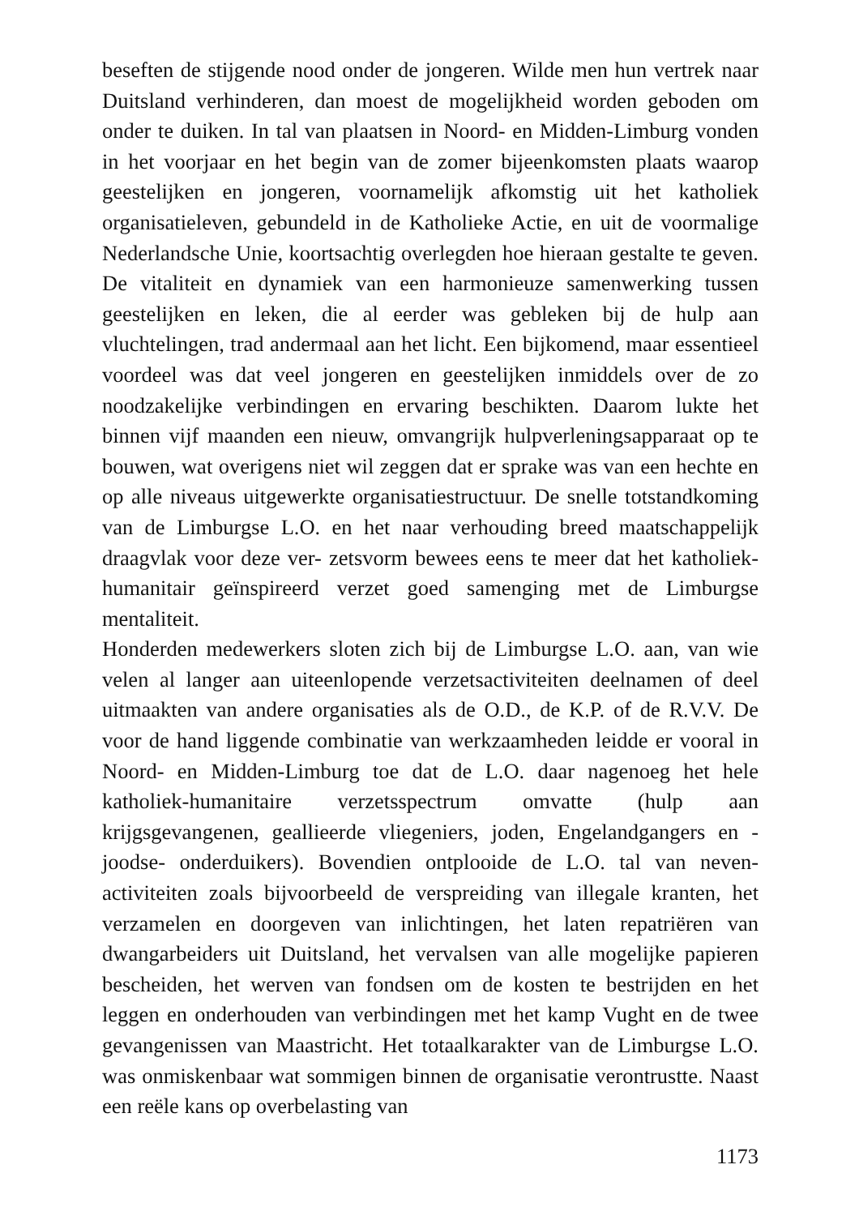beseften de stijgende nood onder de jongeren. Wilde men hun vertrek naar Duitsland verhinderen, dan moest de mogelijkheid worden geboden om onder te duiken. In tal van plaatsen in Noord- en Midden-Limburg vonden in het voorjaar en het begin van de zomer bijeenkomsten plaats waarop geestelijken en jongeren, voornamelijk afkomstig uit het katholiek organisatieleven, gebundeld in de Katholieke Actie, en uit de voormalige Nederlandsche Unie, koortsachtig overlegden hoe hieraan gestalte te geven. De vitaliteit en dynamiek van een harmonieuze samenwerking tussen geestelijken en leken, die al eerder was gebleken bij de hulp aan vluchtelingen, trad andermaal aan het licht. Een bijkomend, maar essentieel voordeel was dat veel jongeren en geestelijken inmiddels over de zo noodzakelijke verbindingen en ervaring beschikten. Daarom lukte het binnen vijf maanden een nieuw, omvangrijk hulpverleningsapparaat op te bouwen, wat overigens niet wil zeggen dat er sprake was van een hechte en op alle niveaus uitgewerkte organisatiestructuur. De snelle totstandkoming van de Limburgse L.O. en het naar verhouding breed maatschappelijk draagvlak voor deze ver- zetsvorm bewees eens te meer dat het katholiek-humanitair geïnspireerd verzet goed samenging met de Limburgse mentaliteit.
Honderden medewerkers sloten zich bij de Limburgse L.O. aan, van wie velen al langer aan uiteenlopende verzetsactiviteiten deelnamen of deel uitmaakten van andere organisaties als de O.D., de K.P. of de R.V.V. De voor de hand liggende combinatie van werkzaamheden leidde er vooral in Noord- en Midden-Limburg toe dat de L.O. daar nagenoeg het hele katholiek-humanitaire verzetsspectrum omvatte (hulp aan krijgsgevangenen, geallieerde vliegeniers, joden, Engelandgangers en -joodse- onderduikers). Bovendien ontplooide de L.O. tal van neven- activiteiten zoals bijvoorbeeld de verspreiding van illegale kranten, het verzamelen en doorgeven van inlichtingen, het laten repatriëren van dwangarbeiders uit Duitsland, het vervalsen van alle mogelijke papieren bescheiden, het werven van fondsen om de kosten te bestrijden en het leggen en onderhouden van verbindingen met het kamp Vught en de twee gevangenissen van Maastricht. Het totaalkarakter van de Limburgse L.O. was onmiskenbaar wat sommigen binnen de organisatie verontrustte. Naast een reële kans op overbelasting van
1173